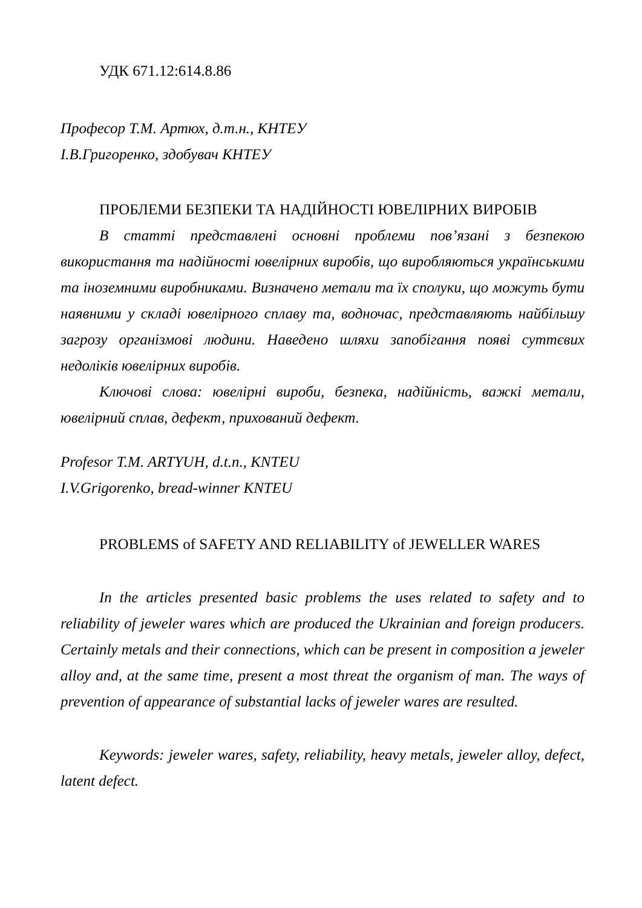УДК 671.12:614.8.86
Професор Т.М. Артюх, д.т.н., КНТЕУ
І.В.Григоренко, здобувач КНТЕУ
ПРОБЛЕМИ БЕЗПЕКИ ТА НАДІЙНОСТІ ЮВЕЛІРНИХ ВИРОБІВ
В статті представлені основні проблеми пов’язані з безпекою використання та надійності ювелірних виробів, що виробляються українськими та іноземними виробниками. Визначено метали та їх сполуки, що можуть бути наявними у складі ювелірного сплаву та, водночас, представляють найбільшу загрозу організмові людини. Наведено шляхи запобігання появі суттєвих недоліків ювелірних виробів.
Ключові слова: ювелірні вироби, безпека, надійність, важкі метали, ювелірний сплав, дефект, прихований дефект.
Profesor T.M. ARTYUH, d.t.n., KNTEU
I.V.Grigorenko, bread-winner KNTEU
PROBLEMS of SAFETY AND RELIABILITY of JEWELLER WARES
In the articles presented basic problems the uses related to safety and to reliability of jeweler wares which are produced the Ukrainian and foreign producers. Certainly metals and their connections, which can be present in composition a jeweler alloy and, at the same time, present a most threat the organism of man. The ways of prevention of appearance of substantial lacks of jeweler wares are resulted.
Keywords: jeweler wares, safety, reliability, heavy metals, jeweler alloy, defect, latent defect.